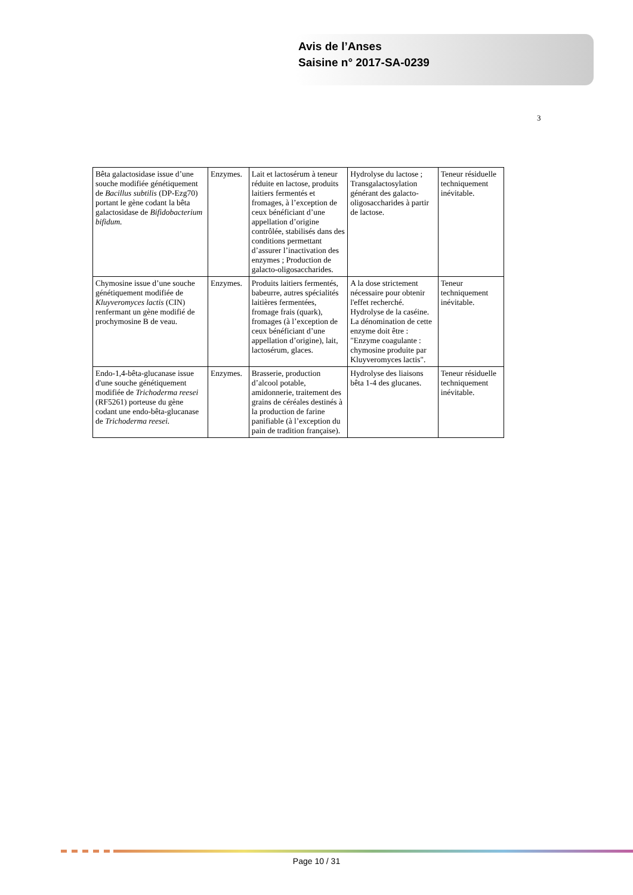Avis de l’Anses
Saisine n° 2017-SA-0239
3
| Bêta galactosidase issue d’une souche modifiée génétiquement de Bacillus subtilis (DP-Ezg70) portant le gène codant la bêta galactosidase de Bifidobacterium bifidum. | Enzymes. | Lait et lactosérum à teneur réduite en lactose, produits laitiers fermentés et fromages, à l’exception de ceux bénéficiant d’une appellation d’origine contrôlée, stabilisés dans des conditions permettant d’assurer l’inactivation des enzymes ; Production de galacto-oligosaccharides. | Hydrolyse du lactose ; Transgalactosylation générant des galacto-oligosaccharides à partir de lactose. | Teneur résiduelle techniquement inévitable. |
| Chymosine issue d’une souche génétiquement modifiée de Kluyveromyces lactis (CIN) renfermant un gène modifié de prochymosine B de veau. | Enzymes. | Produits laitiers fermentés, babeurre, autres spécialités laitières fermentées, fromage frais (quark), fromages (à l’exception de ceux bénéficiant d’une appellation d’origine), lait, lactosérum, glaces. | A la dose strictement nécessaire pour obtenir l'effet recherché. Hydrolyse de la caséine. La dénomination de cette enzyme doit être : "Enzyme coagulante : chymosine produite par Kluyveromyces lactis". | Teneur techniquement inévitable. |
| Endo-1,4-bêta-glucanase issue d'une souche génétiquement modifiée de Trichoderma reesei (RF5261) porteuse du gène codant une endo-bêta-glucanase de Trichoderma reesei. | Enzymes. | Brasserie, production d’alcool potable, amidonnerie, traitement des grains de céréales destinés à la production de farine panifiable (à l’exception du pain de tradition française). | Hydrolyse des liaisons bêta 1-4 des glucanes. | Teneur résiduelle techniquement inévitable. |
Page 10 / 31